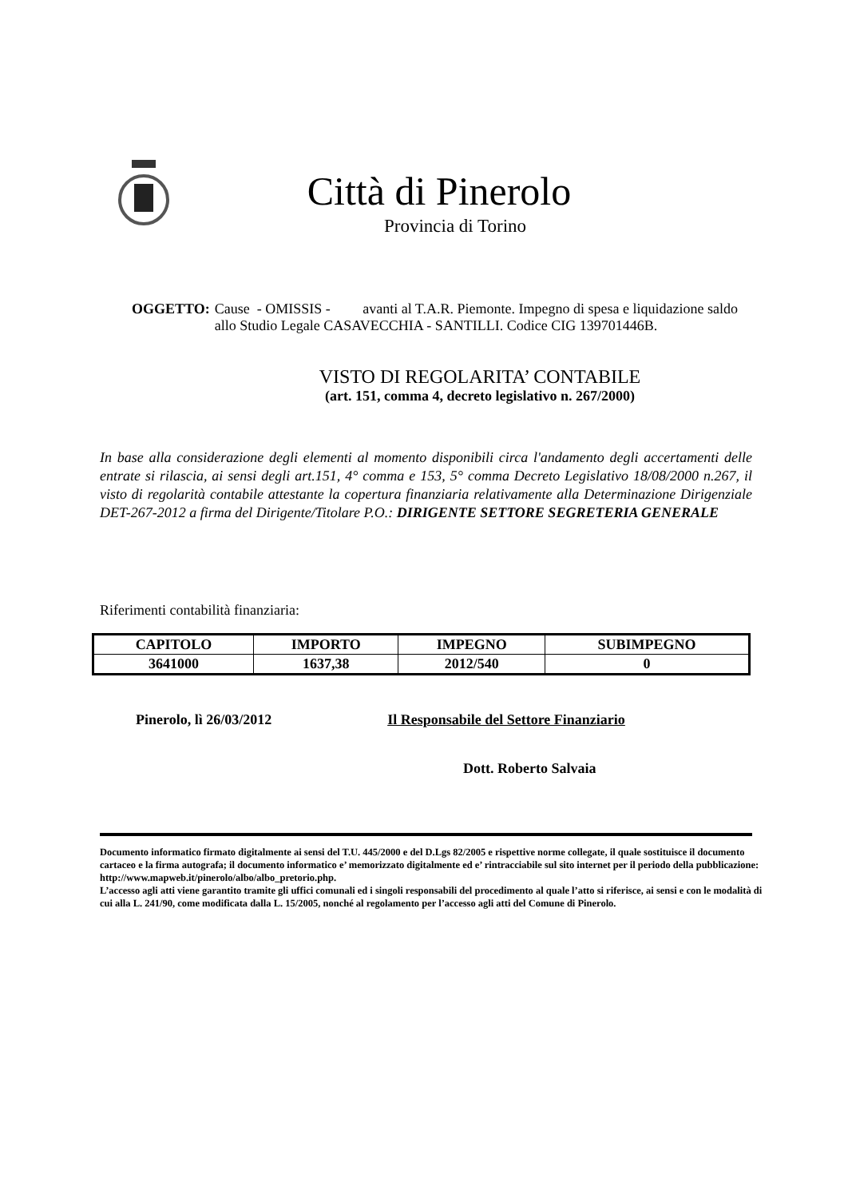Città di Pinerolo
Provincia di Torino
OGGETTO: Cause - OMISSIS - avanti al T.A.R. Piemonte. Impegno di spesa e liquidazione saldo allo Studio Legale CASAVECCHIA - SANTILLI. Codice CIG 139701446B.
VISTO DI REGOLARITA’ CONTABILE
(art. 151, comma 4, decreto legislativo n. 267/2000)
In base alla considerazione degli elementi al momento disponibili circa l'andamento degli accertamenti delle entrate si rilascia, ai sensi degli art.151, 4° comma e 153, 5° comma Decreto Legislativo 18/08/2000 n.267, il visto di regolarità contabile attestante la copertura finanziaria relativamente alla Determinazione Dirigenziale DET-267-2012 a firma del Dirigente/Titolare P.O.: DIRIGENTE SETTORE SEGRETERIA GENERALE
Riferimenti contabilità finanziaria:
| CAPITOLO | IMPORTO | IMPEGNO | SUBIMPEGNO |
| --- | --- | --- | --- |
| 3641000 | 1637,38 | 2012/540 | 0 |
Pinerolo, lì 26/03/2012 Il Responsabile del Settore Finanziario
Dott. Roberto Salvaia
Documento informatico firmato digitalmente ai sensi del T.U. 445/2000 e del D.Lgs 82/2005 e rispettive norme collegate, il quale sostituisce il documento cartaceo e la firma autografa; il documento informatico e’ memorizzato digitalmente ed e’ rintracciabile sul sito internet per il periodo della pubblicazione: http://www.mapweb.it/pinerolo/albo/albo_pretorio.php.
L’accesso agli atti viene garantito tramite gli uffici comunali ed i singoli responsabili del procedimento al quale l’atto si riferisce, ai sensi e con le modalità di cui alla L. 241/90, come modificata dalla L. 15/2005, nonché al regolamento per l’accesso agli atti del Comune di Pinerolo.